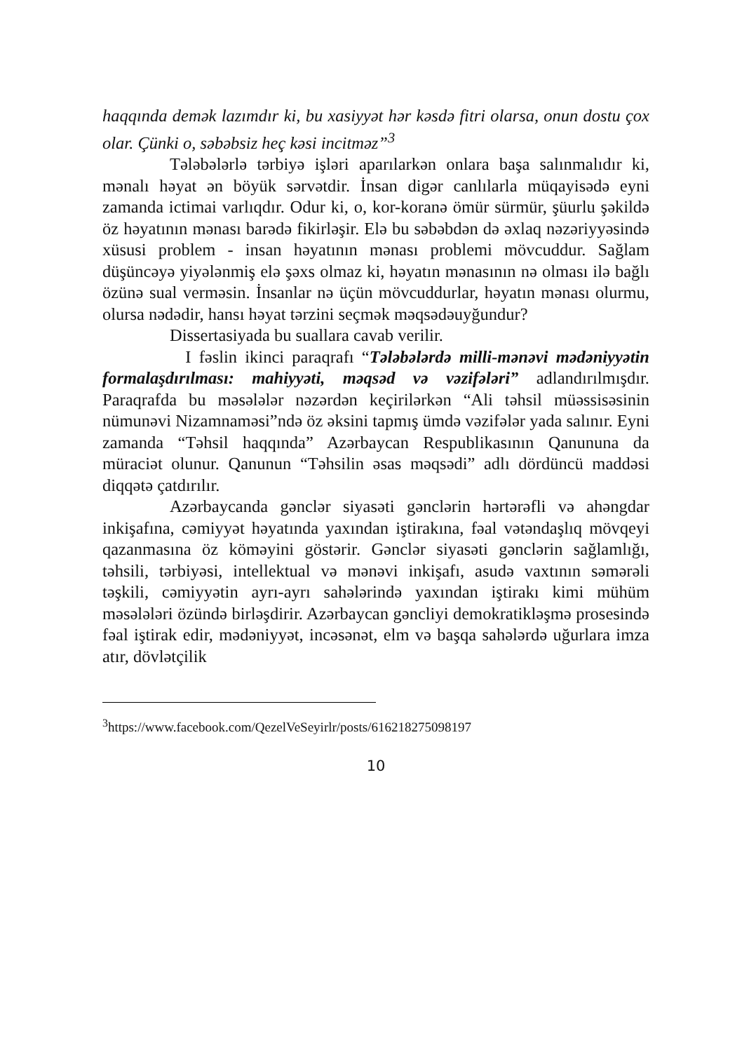haqqında demək lazımdır ki, bu xasiyyət hər kəsdə fitri olarsa, onun dostu çox olar. Çünki o, səbəbsiz heç kəsi incitməz”<sup>3</sup>
Tələbələrlə tərbiyə işləri aparılarkən onlara başa salınmalıdır ki, mənalı həyat ən böyük sərvətdir. İnsan digər canlılarla müqayisədə eyni zamanda ictimai varlıqdır. Odur ki, o, kor-koranə ömür sürmür, şüurlu şəkildə öz həyatının mənası barədə fikirləşir. Elə bu səbəbdən də əxlaq nəzəriyyəsində xüsusi problem - insan həyatının mənası problemi mövcuddur. Sağlam düşüncəyə yiyələnmiş elə şəxs olmaz ki, həyatın mənasının nə olması ilə bağlı özünə sual verməsin. İnsanlar nə üçün mövcuddurlar, həyatın mənası olurmu, olursa nədədir, hansı həyat tərzini seçmək məqsədəuyğundur?
Dissertasiyada bu suallara cavab verilir.
I fəslin ikinci paraqrafı “Tələbələrdə milli-mənəvi mədəniyyətin formalaşdırılması: mahiyyəti, məqsəd və vəzifələri” adlandırılmışdır. Paraqrafda bu məsələlər nəzərdən keçirilərkən “Ali təhsil müəssisəsinin nümunəvi Nizamnaməsi”ndə öz əksini tapmış ümdə vəzifələr yada salınır. Eyni zamanda “Təhsil haqqında” Azərbaycan Respublikasının Qanununa da müraciət olunur. Qanunun “Təhsilin əsas məqsədi” adlı dördüncü maddəsi diqqətə çatdırılır.
Azərbaycanda gənclər siyasəti gənclərin hərtərəfli və ahəngdar inkişafına, cəmiyyət həyatında yaxından iştirakına, fəal vətəndaşlıq mövqeyi qazanmasına öz köməyini göstərir. Gənclər siyasəti gənclərin sağlamlığı, təhsili, tərbiyəsi, intellektual və mənəvi inkişafı, asudə vaxtının səmərəli təşkili, cəmiyyətin ayrı-ayrı sahələrində yaxından iştirakı kimi mühüm məsələləri özündə birləşdirir. Azərbaycan gəncliyi demokratikləşmə prosesində fəal iştirak edir, mədəniyyət, incəsənət, elm və başqa sahələrdə uğurlara imza atır, dövlətçilik
<sup>3</sup> https://www.facebook.com/QezelVeSeyirlr/posts/616218275098197
10